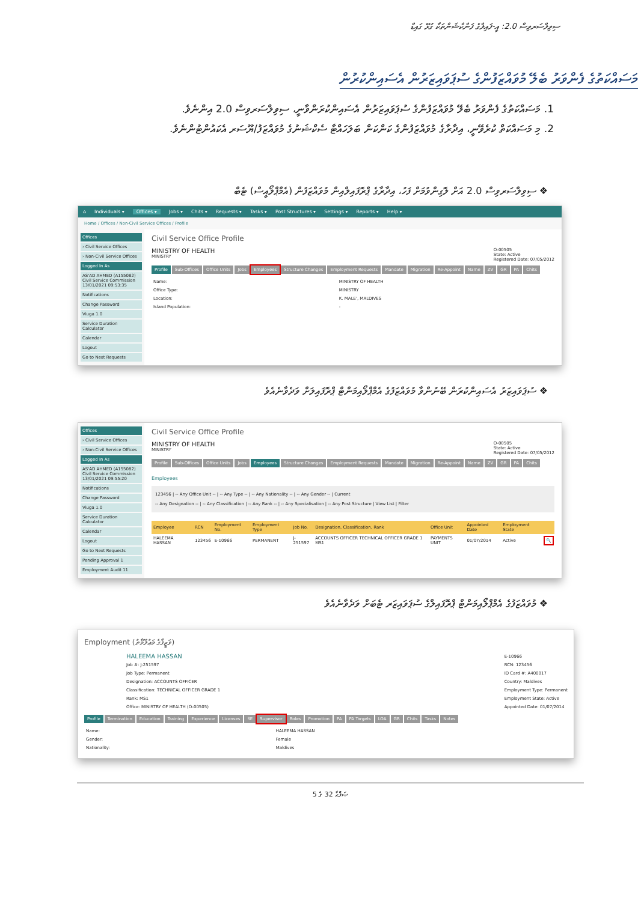ސިވިލްސަރވިސް 2.0: އީ-ފައިލްގެ ފަންކްޝަންތަކާ ގުޅޭ ގައިޑް
މަސައްކަތުގެ ފެންވަރު ބެލޭ މުވައްޒަފުންގެ ސުޕަވައިޒަރުން އެސައިންކުރުން
1. މަސައްކަތުގެ ފެންވަރު ބެލޭ މުވައްޒަފުންގެ ސުޕަވައިޒަރުން އެސައިންކުރަންވާނީ، ސިވިލްސަރވިސް 2.0 އިންނެވެ.
2. މި މަސައްކަތް ކުރެވޭނީ، އިދާރާގެ މުވައްޒަފުންގެ ކަންކަން ބަލަހައްޓާ ސެކްޝަނުގެ މުވައްޒަފު/ޔޫސަރ އެކައުންޓުންނެވެ.
❖ ސިވިލްސަރވިސް 2.0 އަށް ލޮގިންވުމަށް ފަހު، އިދާރާގެ ޕްރޮފައިލްއިން މުވައްޒަފުން (އެމްޕްލޯއީސް) ޓެބް
⌂ Individuals ▾ Offices ▾ Jobs ▾ Chits ▾ Requests ▾ Tasks ▾ Post Structures ▾ Settings ▾ Reports ▾ Help ▾
Home / Offices / Non-Civil Service Offices / Profile
Offices
› Civil Service Offices
› Non-Civil Service Offices
Logged In As
AS'AD AHMED (A155082) Civil Service Commission 13/01/2021 09:53:35
Notifications
Change Password
Viuga 1.0
Service Duration Calculator
Calendar
Logout
Go to Next Requests
Civil Service Office Profile
MINISTRY OF HEALTH
MINISTRY
O-00505
State: Active
Registered Date: 07/05/2012
Profile Sub-Offices Office Units Jobs Employees Structure Changes Employment Requests Mandate Migration Re-Appoint Name ZV GR PA Chits
| Name: | MINISTRY OF HEALTH |
| Office Type: | MINISTRY |
| Location: | K. MALE', MALDIVES |
| Island Population: | - |
❖ ސުޕަވައިޒަރު އެސައިންކުރަން ބޭނުންވާ މުވައްޒަފުގެ އެމްޕްލޯއިމަންޓް ޕްރޮފައިލަށް ވަދެވާނެއެވެ
Offices
› Civil Service Offices
› Non-Civil Service Offices
Logged In As
AS'AD AHMED (A155082) Civil Service Commission 13/01/2021 09:55:20
Notifications
Change Password
Viuga 1.0
Service Duration Calculator
Calendar
Logout
Go to Next Requests
Pending Approval 1
Employment Audit 11
Civil Service Office Profile
MINISTRY OF HEALTH
MINISTRY
O-00505
State: Active
Registered Date: 07/05/2012
Profile Sub-Offices Office Units Jobs Employees Structure Changes Employment Requests Mandate Migration Re-Appoint Name ZV GR PA Chits
Employees
123456 | -- Any Office Unit -- | -- Any Type -- | -- Any Nationality -- | -- Any Gender -- | Current
-- Any Designation -- | -- Any Classification | -- Any Rank -- | -- Any Specialisation | -- Any Post Structure | View List | Filter
| Employee | RCN | Employment No. | Employment Type | Job No. | Designation, Classification, Rank | Office Unit | Appointed Date | Employment State | |
| --- | --- | --- | --- | --- | --- | --- | --- | --- | --- |
| HALEEMA HASSAN | 123456 | E-10966 | PERMANENT | J-251597 | ACCOUNTS OFFICER TECHNICAL OFFICER GRADE 1 MS1 | PAYMENTS UNIT | 01/07/2014 | Active | 🔍 |
❖ މުވައްޒަފުގެ އެމްޕްލޯއިމަންޓް ޕްރޮފައިލްގެ ސުޕަވައިޒަރ ޓެބަށް ވަދެވާނެއެވެ
Employment (ވަޒީފާގެ މަޢުލޫމާތު)
HALEEMA HASSAN
Job #: J-251597
Job Type: Permanent
Designation: ACCOUNTS OFFICER
Classification: TECHNICAL OFFICER GRADE 1
Rank: MS1
Office: MINISTRY OF HEALTH (O-00505)
E-10966
RCN: 123456
ID Card #: A400017
Country: Maldives
Employment Type: Permanent
Employment State: Active
Appointed Date: 01/07/2014
Profile Termination Education Training Experience Licenses SE Supervisor Roles Promotion PA PA Targets LOA GR Chits Tasks Notes
| Name: | HALEEMA HASSAN |
| Gender: | Female |
| Nationality: | Maldives |
ޞަފްޙާ 32 ގެ 5